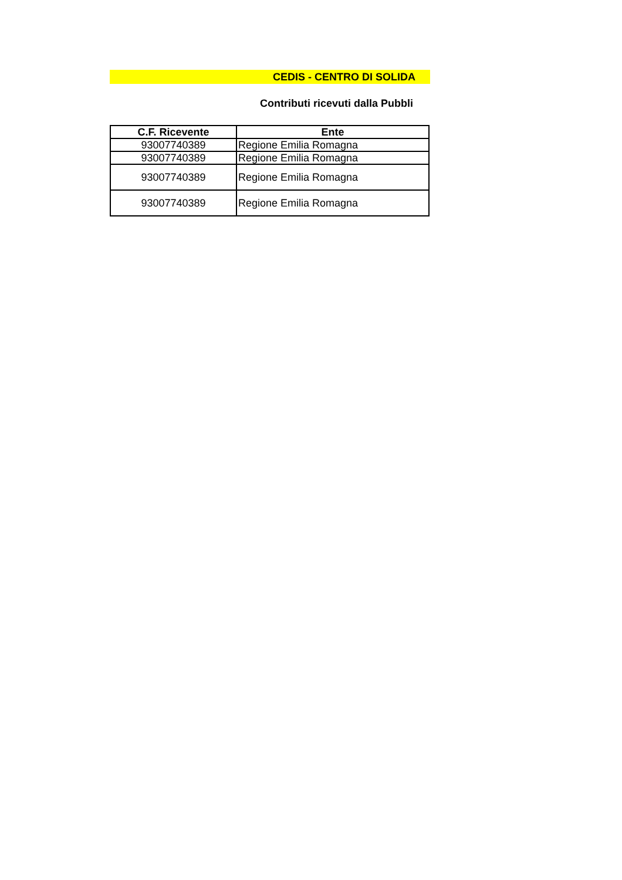CEDIS - CENTRO DI SOLIDA
Contributi ricevuti dalla Pubbli
| C.F. Ricevente | Ente |
| --- | --- |
| 93007740389 | Regione Emilia Romagna |
| 93007740389 | Regione Emilia Romagna |
| 93007740389 | Regione Emilia Romagna |
| 93007740389 | Regione Emilia Romagna |